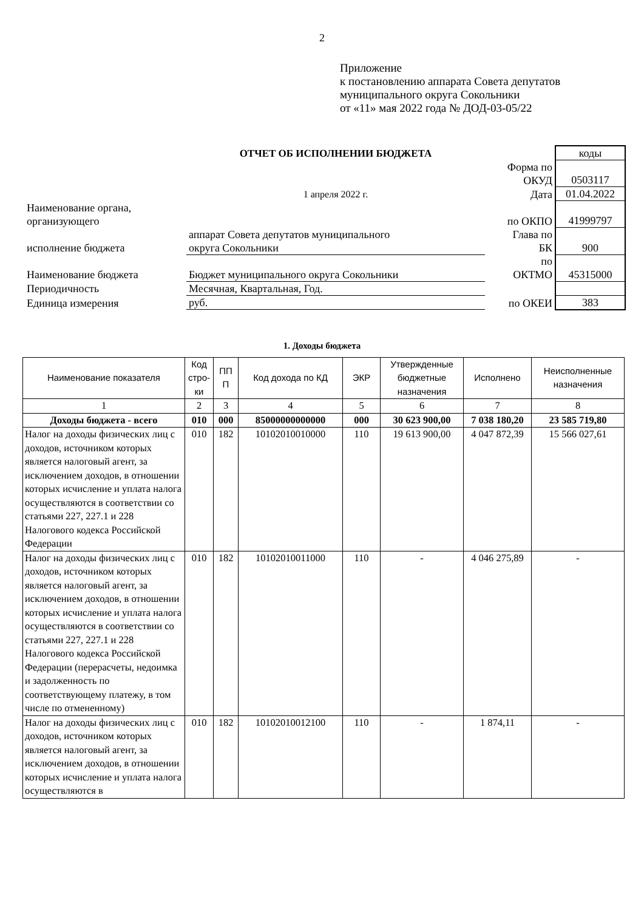2
Приложение
к постановлению аппарата Совета депутатов
муниципального округа Сокольники
от «11» мая 2022 года № ДОД-03-05/22
| | ОТЧЕТ ОБ ИСПОЛНЕНИИ БЮДЖЕТА | | коды |
| | | Форма по ОКУД | 0503117 |
| | 1 апреля 2022 г. | Дата | 01.04.2022 |
| Наименование органа, организующего | | по ОКПО | 41999797 |
| исполнение бюджета | аппарат Совета депутатов муниципального округа Сокольники | Глава по БК | 900 |
| Наименование бюджета | Бюджет муниципального округа Сокольники | по ОКТМО | 45315000 |
| Периодичность | Месячная, Квартальная, Год. | | |
| Единица измерения | руб. | по ОКЕИ | 383 |
1. Доходы бюджета
| Наименование показателя | Код стро-ки | ПП П | Код дохода по КД | ЭКР | Утвержденные бюджетные назначения | Исполнено | Неисполненные назначения |
| --- | --- | --- | --- | --- | --- | --- | --- |
| 1 | 2 | 3 | 4 | 5 | 6 | 7 | 8 |
| Доходы бюджета - всего | 010 | 000 | 85000000000000 | 000 | 30 623 900,00 | 7 038 180,20 | 23 585 719,80 |
| Налог на доходы физических лиц с доходов, источником которых является налоговый агент, за исключением доходов, в отношении которых исчисление и уплата налога осуществляются в соответствии со статьями 227, 227.1 и 228 Налогового кодекса Российской Федерации | 010 | 182 | 10102010010000 | 110 | 19 613 900,00 | 4 047 872,39 | 15 566 027,61 |
| Налог на доходы физических лиц с доходов, источником которых является налоговый агент, за исключением доходов, в отношении которых исчисление и уплата налога осуществляются в соответствии со статьями 227, 227.1 и 228 Налогового кодекса Российской Федерации (перерасчеты, недоимка и задолженность по соответствующему платежу, в том числе по отмененному) | 010 | 182 | 10102010011000 | 110 | - | 4 046 275,89 | - |
| Налог на доходы физических лиц с доходов, источником которых является налоговый агент, за исключением доходов, в отношении которых исчисление и уплата налога осуществляются в | 010 | 182 | 10102010012100 | 110 | - | 1 874,11 | - |